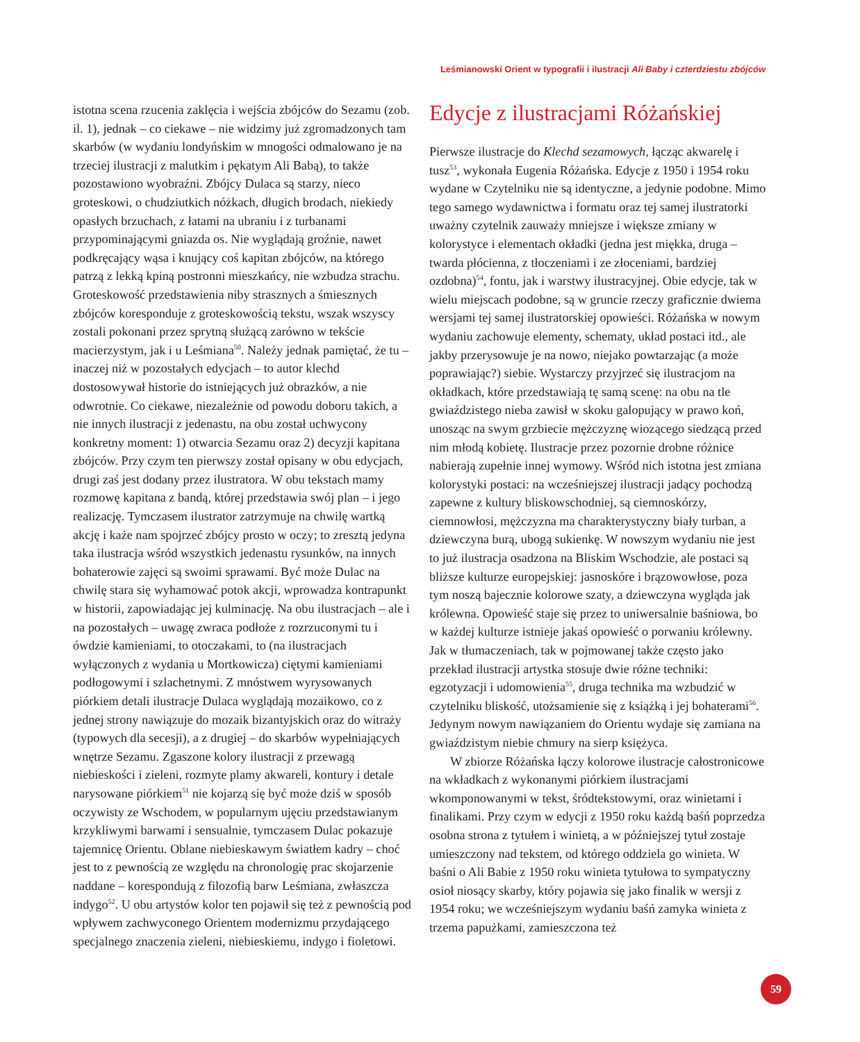Leśmianowski Orient w typografii i ilustracji Ali Baby i czterdziestu zbójców
istotna scena rzucenia zaklęcia i wejścia zbójców do Sezamu (zob. il. 1), jednak – co ciekawe – nie widzimy już zgromadzonych tam skarbów (w wydaniu londyńskim w mnogości odmalowano je na trzeciej ilustracji z malutkim i pękatym Ali Babą), to także pozostawiono wyobraźni. Zbójcy Dulaca są starzy, nieco groteskowi, o chudziutkich nóżkach, długich brodach, niekiedy opasłych brzuchach, z łatami na ubraniu i z turbanami przypominającymi gniazda os. Nie wyglądają groźnie, nawet podkręcający wąsa i knujący coś kapitan zbójców, na którego patrzą z lekką kpiną postronni mieszkańcy, nie wzbudza strachu. Groteskowość przedstawienia niby strasznych a śmiesznych zbójców koresponduje z groteskowością tekstu, wszak wszyscy zostali pokonani przez sprytną służącą zarówno w tekście macierzystym, jak i u Leśmiana<sup>50</sup>. Należy jednak pamiętać, że tu – inaczej niż w pozostałych edycjach – to autor klechd dostosowywał historie do istniejących już obrazków, a nie odwrotnie. Co ciekawe, niezależnie od powodu doboru takich, a nie innych ilustracji z jedenastu, na obu został uchwycony konkretny moment: 1) otwarcia Sezamu oraz 2) decyzji kapitana zbójców. Przy czym ten pierwszy został opisany w obu edycjach, drugi zaś jest dodany przez ilustratora. W obu tekstach mamy rozmowę kapitana z bandą, której przedstawia swój plan – i jego realizację. Tymczasem ilustrator zatrzymuje na chwilę wartką akcję i każe nam spojrzeć zbójcy prosto w oczy; to zresztą jedyna taka ilustracja wśród wszystkich jedenastu rysunków, na innych bohaterowie zajęci są swoimi sprawami. Być może Dulac na chwilę stara się wyhamować potok akcji, wprowadza kontrapunkt w historii, zapowiadając jej kulminację. Na obu ilustracjach – ale i na pozostałych – uwagę zwraca podłoże z rozrzuconymi tu i ówdzie kamieniami, to otoczakami, to (na ilustracjach wyłączonych z wydania u Mortkowicza) ciętymi kamieniami podłogowymi i szlachetnymi. Z mnóstwem wyrysowanych piórkiem detali ilustracje Dulaca wyglądają mozaikowo, co z jednej strony nawiązuje do mozaik bizantyjskich oraz do witraży (typowych dla secesji), a z drugiej – do skarbów wypełniających wnętrze Sezamu. Zgaszone kolory ilustracji z przewagą niebieskości i zieleni, rozmyte plamy akwareli, kontury i detale narysowane piórkiem<sup>51</sup> nie kojarzą się być może dziś w sposób oczywisty ze Wschodem, w popularnym ujęciu przedstawianym krzykliwymi barwami i sensualnie, tymczasem Dulac pokazuje tajemnicę Orientu. Oblane niebieskawym światłem kadry – choć jest to z pewnością ze względu na chronologię prac skojarzenie naddane – korespondują z filozofią barw Leśmiana, zwłaszcza indygo<sup>52</sup>. U obu artystów kolor ten pojawił się też z pewnością pod wpływem zachwyconego Orientem modernizmu przydającego specjalnego znaczenia zieleni, niebieskiemu, indygo i fioletowi.
Edycje z ilustracjami Różańskiej
Pierwsze ilustracje do Klechd sezamowych, łącząc akwarelę i tusz<sup>53</sup>, wykonała Eugenia Różańska. Edycje z 1950 i 1954 roku wydane w Czytelniku nie są identyczne, a jedynie podobne. Mimo tego samego wydawnictwa i formatu oraz tej samej ilustratorki uważny czytelnik zauważy mniejsze i większe zmiany w kolorystyce i elementach okładki (jedna jest miękka, druga – twarda płócienna, z tłoczeniami i ze złoceniami, bardziej ozdobna)<sup>54</sup>, fontu, jak i warstwy ilustracyjnej. Obie edycje, tak w wielu miejscach podobne, są w gruncie rzeczy graficznie dwiema wersjami tej samej ilustratorskiej opowieści. Różańska w nowym wydaniu zachowuje elementy, schematy, układ postaci itd., ale jakby przerysowuje je na nowo, niejako powtarzając (a może poprawiając?) siebie. Wystarczy przyjrzeć się ilustracjom na okładkach, które przedstawiają tę samą scenę: na obu na tle gwiaździstego nieba zawisł w skoku galopujący w prawo koń, unosząc na swym grzbiecie mężczyznę wiozącego siedzącą przed nim młodą kobietę. Ilustracje przez pozornie drobne różnice nabierają zupełnie innej wymowy. Wśród nich istotna jest zmiana kolorystyki postaci: na wcześniejszej ilustracji jadący pochodzą zapewne z kultury bliskowschodniej, są ciemnoskórzy, ciemnowłosi, mężczyzna ma charakterystyczny biały turban, a dziewczyna burą, ubogą sukienkę. W nowszym wydaniu nie jest to już ilustracja osadzona na Bliskim Wschodzie, ale postaci są bliższe kulturze europejskiej: jasnoskóre i brązowowłose, poza tym noszą bajecznie kolorowe szaty, a dziewczyna wygląda jak królewna. Opowieść staje się przez to uniwersalnie baśniowa, bo w każdej kulturze istnieje jakaś opowieść o porwaniu królewny. Jak w tłumaczeniach, tak w pojmowanej także często jako przekład ilustracji artystka stosuje dwie różne techniki: egzotyzacji i udomowienia<sup>55</sup>, druga technika ma wzbudzić w czytelniku bliskość, utożsamienie się z książką i jej bohaterami<sup>56</sup>. Jedynym nowym nawiązaniem do Orientu wydaje się zamiana na gwiaździstym niebie chmury na sierp księżyca.
W zbiorze Różańska łączy kolorowe ilustracje całostronicowe na wkładkach z wykonanymi piórkiem ilustracjami wkomponowanymi w tekst, śródtekstowymi, oraz winietami i finalikami. Przy czym w edycji z 1950 roku każdą baśń poprzedza osobna strona z tytułem i winietą, a w późniejszej tytuł zostaje umieszczony nad tekstem, od którego oddziela go winieta. W baśni o Ali Babie z 1950 roku winieta tytułowa to sympatyczny osioł niosący skarby, który pojawia się jako finalik w wersji z 1954 roku; we wcześniejszym wydaniu baśń zamyka winieta z trzema papużkami, zamieszczona też
59